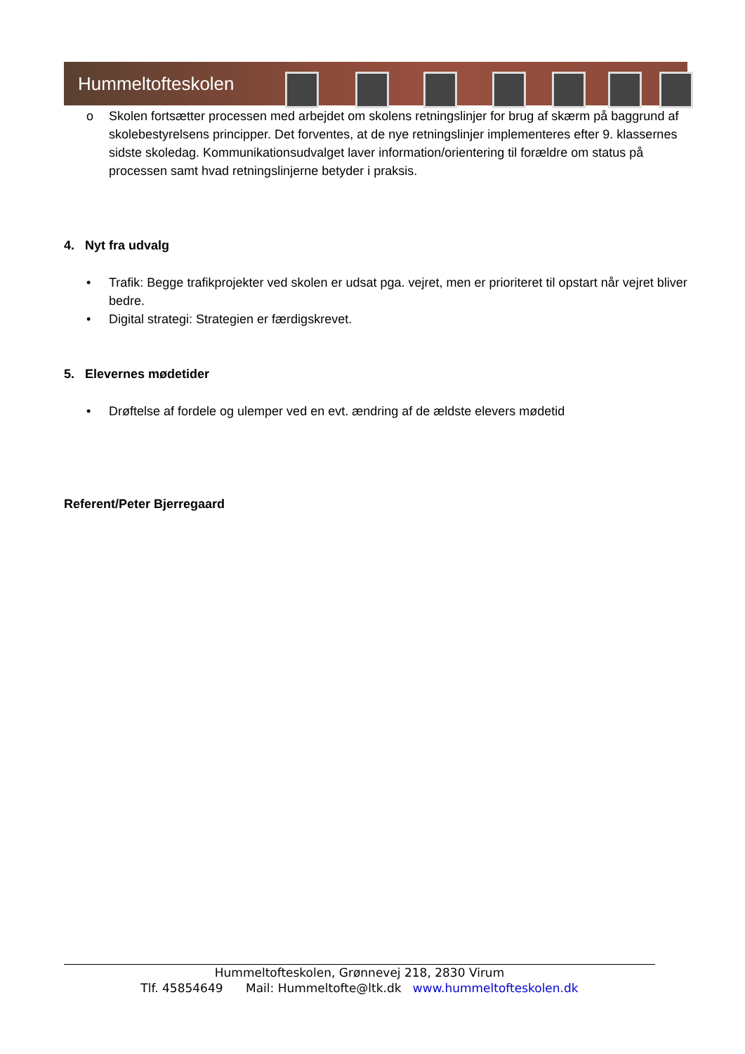Hummeltofteskolen
o Skolen fortsætter processen med arbejdet om skolens retningslinjer for brug af skærm på baggrund af skolebestyrelsens principper. Det forventes, at de nye retningslinjer implementeres efter 9. klassernes sidste skoledag. Kommunikationsudvalget laver information/orientering til forældre om status på processen samt hvad retningslinjerne betyder i praksis.
4. Nyt fra udvalg
• Trafik: Begge trafikprojekter ved skolen er udsat pga. vejret, men er prioriteret til opstart når vejret bliver bedre.
• Digital strategi: Strategien er færdigskrevet.
5. Elevernes mødetider
• Drøftelse af fordele og ulemper ved en evt. ændring af de ældste elevers mødetid
Referent/Peter Bjerregaard
Hummeltofteskolen, Grønnevej 218, 2830 Virum
Tlf. 45854649 Mail: Hummeltofte@ltk.dk www.hummeltofteskolen.dk